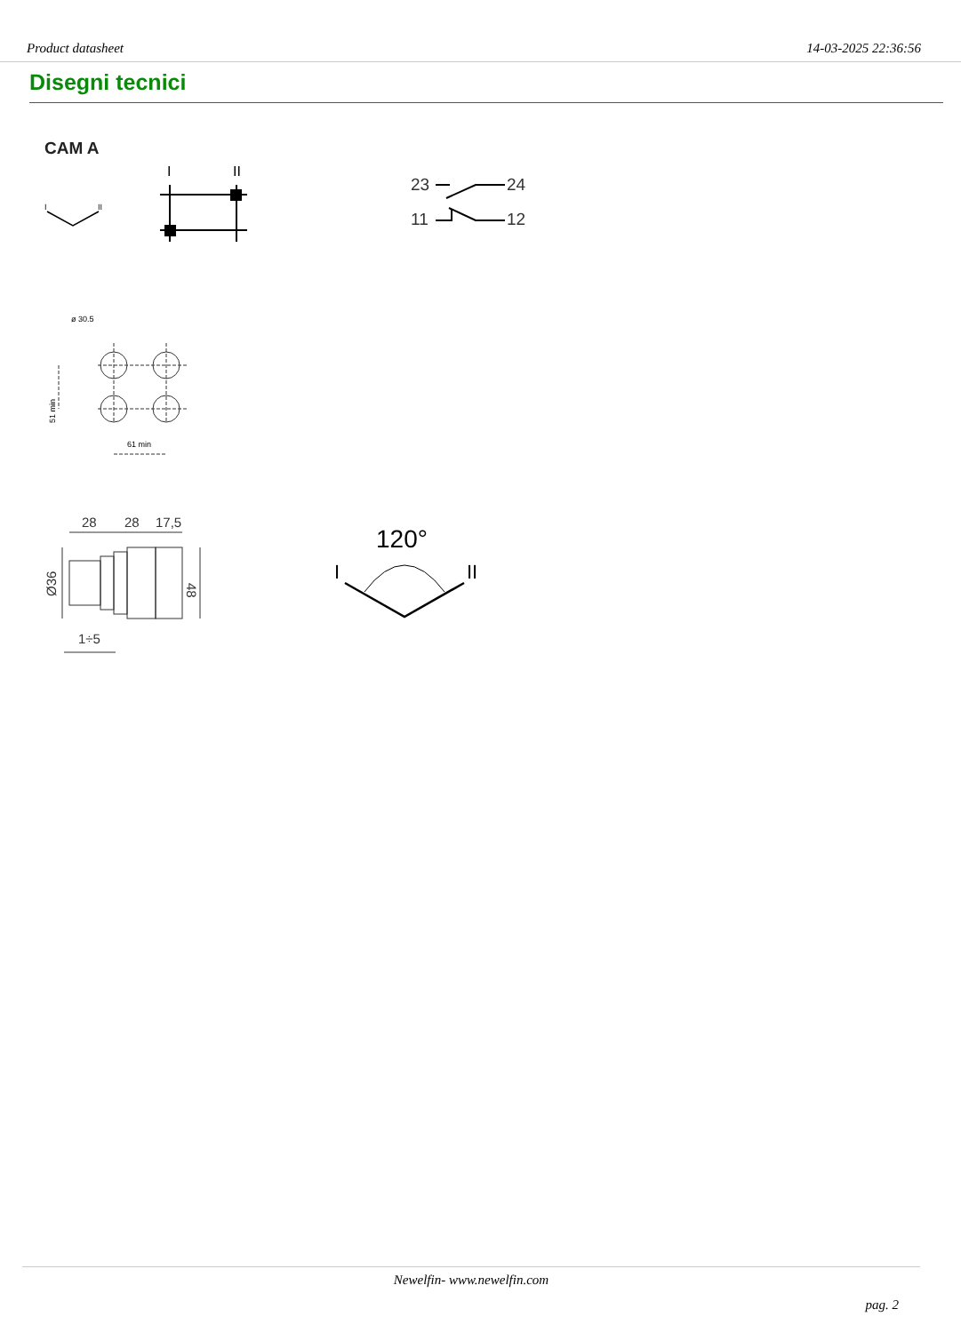Product datasheet 14-03-2025 22:36:56
Disegni tecnici
CAM A
I
II
I
II
23
24
11
12
ø 30.5
51 min
61 min
28
28
17,5
Ø36
48
1÷5
120°
I
II
Newelfin- www.newelfin.com
pag. 2